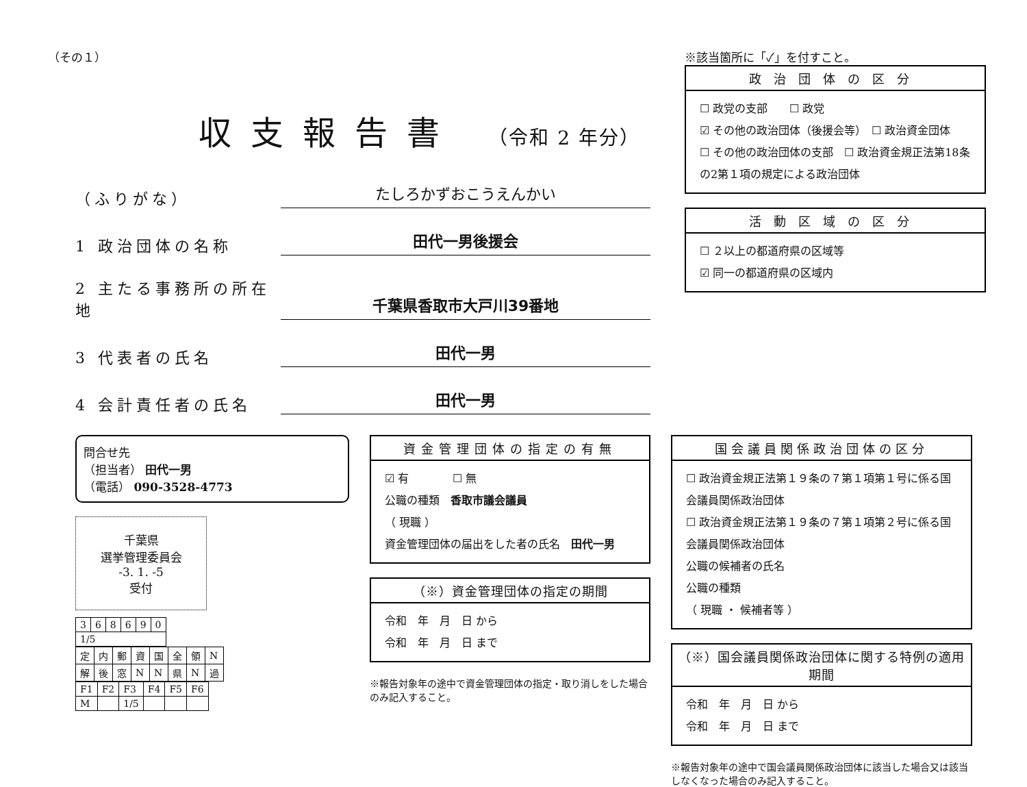（その１）
収支報告書 （令和 2 年分）
（ふりがな）
たしろかずおこうえんかい
1 政治団体の名称
田代一男後援会
2 主たる事務所の所在地
千葉県香取市大戸川39番地
3 代表者の氏名
田代一男
4 会計責任者の氏名
田代一男
※該当箇所に「✓」を付すこと。
政治団体の区分
☐ 政党の支部　　☐ 政党
☑ その他の政治団体（後援会等）　☐ 政治資金団体
☐ その他の政治団体の支部　☐ 政治資金規正法第18条の2第１項の規定による政治団体
活動区域の区分
☐ ２以上の都道府県の区域等
☑ 同一の都道府県の区域内
問合せ先
（担当者） 田代一男
（電話） 090-3528-4773
千葉県
選挙管理委員会
-3. 1. -5
受付
| 3 | 6 | 8 | 6 | 9 | 0 |
| 1/5 | | | | | |
| 定 | 内 | 郵 | 資 | 国 | 全 | 領 | N |
| 解 | 後 | 窓 | N | N | 県 | N | 過 |
| F1 | F2 | F3 | F4 | F5 | F6 |
| M | | 1/5 | | | |
資金管理団体の指定の有無
☑ 有　　　　☐ 無
公職の種類　香取市議会議員
（ 現職 ）
資金管理団体の届出をした者の氏名　田代一男
（※）資金管理団体の指定の期間
令和　年　月　日 から
令和　年　月　日 まで
※報告対象年の途中で資金管理団体の指定・取り消しをした場合のみ記入すること。
国会議員関係政治団体の区分
☐ 政治資金規正法第１９条の７第１項第１号に係る国会議員関係政治団体
☐ 政治資金規正法第１９条の７第１項第２号に係る国会議員関係政治団体
公職の候補者の氏名
公職の種類
（ 現職 ・ 候補者等 ）
（※）国会議員関係政治団体に関する特例の適用期間
令和　年　月　日 から
令和　年　月　日 まで
※報告対象年の途中で国会議員関係政治団体に該当した場合又は該当しなくなった場合のみ記入すること。